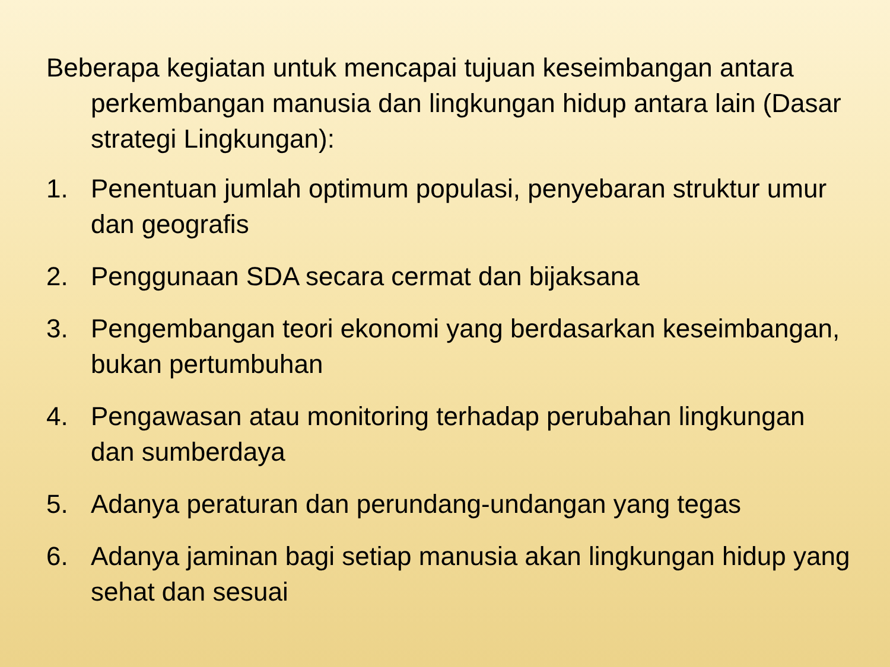Beberapa kegiatan untuk mencapai tujuan keseimbangan antara perkembangan manusia dan lingkungan hidup antara lain (Dasar strategi Lingkungan):
1. Penentuan jumlah optimum populasi, penyebaran struktur umur dan geografis
2. Penggunaan SDA secara cermat dan bijaksana
3. Pengembangan teori ekonomi yang berdasarkan keseimbangan, bukan pertumbuhan
4. Pengawasan atau monitoring terhadap perubahan lingkungan dan sumberdaya
5. Adanya peraturan dan perundang-undangan yang tegas
6. Adanya jaminan bagi setiap manusia akan lingkungan hidup yang sehat dan sesuai